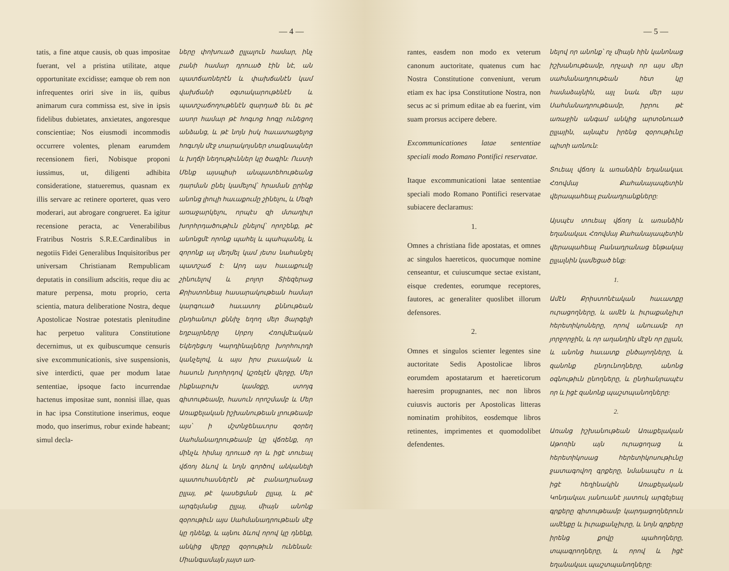— 4 —
tatis, a fine atque causis, ob quas impositae fuerant, vel a pristina utilitate, atque opportunitate excidisse; eamque ob rem non infrequentes oriri sive in iis, quibus animarum cura commissa est, sive in ipsis fidelibus dubietates, anxietates, angoresque conscientiae; Nos eiusmodi incommodis occurrere volentes, plenam earumdem recensionem fieri, Nobisque proponi iussimus, ut, diligenti adhibita consideratione, statueremus, quasnam ex illis servare ac retinere oporteret, quas vero moderari, aut abrogare congrueret. Ea igitur recensione peracta, ac Venerabilibus Fratribus Nostris S.R.E.Cardinalibus in negotiis Fidei Generalibus Inquisitoribus per universam Christianam Rempublicam deputatis in consilium adscitis, reque diu ac mature perpensa, motu proprio, certa scientia, matura deliberatione Nostra, deque Apostolicae Nostrae potestatis plenitudine hac perpetuo valitura Constitutione decernimus, ut ex quibuscumque censuris sive excommunicationis, sive suspensionis, sive interdicti, quae per modum latae sententiae, ipsoque facto incurrendae hactenus impositae sunt, nonnisi illae, quas in hac ipsa Constitutione inserimus, eoque modo, quo inserimus, robur exinde habeant; simul decla-
ները փոխուած ըլլալուն համար, ինչ բանի համար դրուած էին նէ, ան պատճառներէն և փախճանէն կամ վախճանի օգտակարութենէն և պատշաճողութենէն զարդած են. եւ թէ ասոր համար թէ հոգւոց հոգը ունեցող անձանց, և թէ նոյն իսկ հաւատացելոց հոգւոյն մէջ տարակոյսներ տագնապներ և խղճի նեղութիւններ կը ծագին: Ուստի Մենք այսպիսի անպատեհութեանց դարման ընել կամելով՝ հրաման ըրինք անոնց լիուլի հաւաքումը շինելու, և Մեզի առաջարկելու, որպէս զի մտադիւր խորհրդածութիւն ընելով՝ որոշենք, թէ անոնցմէ որոնք պահել և պահպանել, և զորոնք ալ մեղմել կամ յետս նահանջել պատշաճ է: Արդ այս հաւաքումը շինուելով և բոլոր Տիեզերաց Քրիստոնեայ հասարակութեան համար կարգուած հաւատոյ քննութեան ընդհանուր քննիչ եղող մեր Յարգելի եղբայրները Սրբոյ Հռովմէական Եկեղեցւոյ Կարդինալները խորհուրդի կանչելով, և այս իրս բաւական և հասուն խորհրդով կշռելէն վերջը, Մեր ինքնաբուխ կամօքը, ստոյգ գիտութեամբ, հասուն որոշմամբ և Մեր Առաքելական իշխանութեան լրութեամբ այս՝ ի մշտնջենաւորս զօրեղ Սահմանադրութեամբ կը վճռենք, որ մինչև հիմայ դրուած որ և իցէ տուեալ վճռոյ ձևով և նոյն գործով անկանելի պատուհասներէն թէ բանադրանաց ըլլայ, թէ կասեցման ըլլայ, և թէ արգելմանց ըլլայ, միայն անոնք զօրութիւն այս Սահմանադրութեան մէջ կը դնենք, և այնու ձևով որով կը դնենք, անկից վերջը զօրութիւն ունենան: Միանգամայն յայտ առ-
— 5 —
rantes, easdem non modo ex veterum canonum auctoritate, quatenus cum hac Nostra Constitutione conveniunt, verum etiam ex hac ipsa Constitutione Nostra, non secus ac si primum editae ab ea fuerint, vim suam prorsus accipere debere.
Excommunicationes latae sententiae speciali modo Romano Pontifici reservatae.
Itaque excommunicationi latae sententiae speciali modo Romano Pontifici reservatae subiacere declaramus:
1.
Omnes a christiana fide apostatas, et omnes ac singulos haereticos, quocumque nomine censeantur, et cuiuscumque sectae existant, eisque credentes, eorumque receptores, fautores, ac generaliter quoslibet illorum defensores.
2.
Omnes et singulos scienter legentes sine auctoritate Sedis Apostolicae libros eorumdem apostatarum et haereticorum haeresim propugnantes, nec non libros cuiusvis auctoris per Apostolicas litteras nominatim prohibitos, eosdemque libros retinentes, imprimentes et quomodolibet defendentes.
նելով որ անոնք՝ ոչ միայն հին կանոնաց իշխանութեամբ, որչափ որ այս մեր սահմանադրութեան հետ կը համաձայնին, այլ նաև մեր այս Սահմանադրութեամբ, իբրու թէ առաջին անգամ անկից արտօնուած ըլլային, այնպէս իրենց զօրութիւնը պիտի առնուն:
Տուեալ վճռոյ և առանձին եղանակաւ Հռովմայ Քահանայապետին վերապահեալ բանադրանքները:
Այսպէս տուեալ վճռոյ և առանձին եղանակաւ Հռովմայ Քահանայապետին վերապահեալ Բանադրանաց ենթակայ ըլլալնին կամեցած ենք:
1.
Ամէն Քրիստոնէական հաւատքը ուրացողները, և ամէն և իւրաքանչիւր հերետիկոսները, որով անուամբ որ յորջորջին, և որ աղանդին մէջն որ ըլլան, և անոնց հաւատք ընծայողները, և զանոնք ընդունողները, անոնց օգնութիւն ընողները, և ընդհանրապէս որ և իցէ զանոնք պաշտպանողները:
2.
Առանց իշխանութեան Առաքելական Աթոռին այն ուրացողաց և հերետիկոսաց հերետիկոսութիւնը ջատագովող գրքերը, նմանապէս ո և իցէ հեղինակին Առաքելական Կոնդակաւ յանուանէ յատուկ արգելեալ գրքերը գիտութեամբ կարդացողներուն ամէնքը և իւրաքանչիւրը, և նոյն գրքերը իրենց քովը պահողները, տպագրողները, և որով և իցէ եղանակաւ պաշտպանողները: